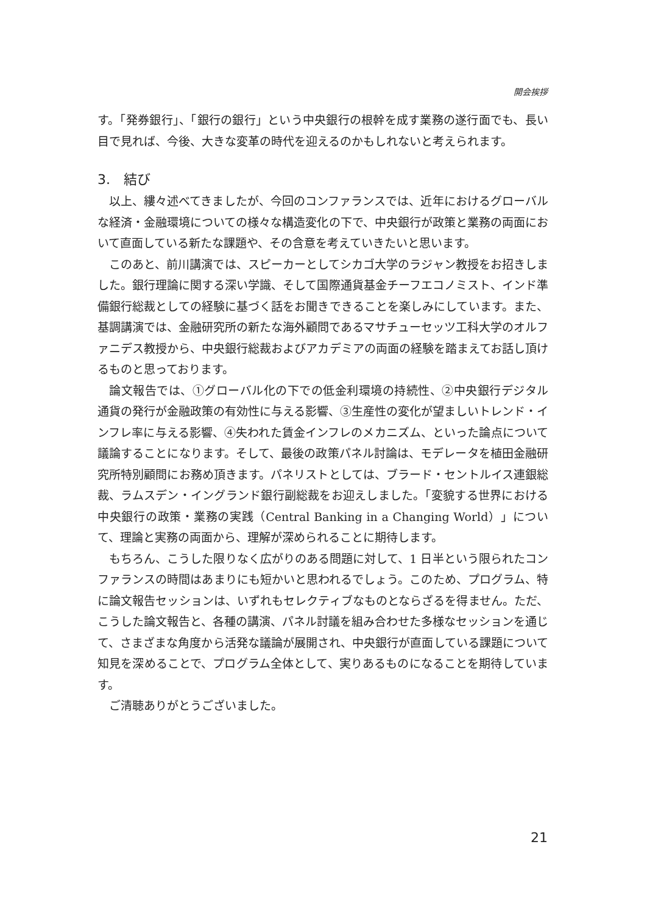開会挨拶
す。「発券銀行」、「銀行の銀行」という中央銀行の根幹を成す業務の遂行面でも、長い目で見れば、今後、大きな変革の時代を迎えるのかもしれないと考えられます。
3.　結び
以上、縷々述べてきましたが、今回のコンファランスでは、近年におけるグローバルな経済・金融環境についての様々な構造変化の下で、中央銀行が政策と業務の両面において直面している新たな課題や、その含意を考えていきたいと思います。
このあと、前川講演では、スピーカーとしてシカゴ大学のラジャン教授をお招きしました。銀行理論に関する深い学識、そして国際通貨基金チーフエコノミスト、インド準備銀行総裁としての経験に基づく話をお聞きできることを楽しみにしています。また、基調講演では、金融研究所の新たな海外顧問であるマサチューセッツ工科大学のオルファニデス教授から、中央銀行総裁およびアカデミアの両面の経験を踏まえてお話し頂けるものと思っております。
論文報告では、①グローバル化の下での低金利環境の持続性、②中央銀行デジタル通貨の発行が金融政策の有効性に与える影響、③生産性の変化が望ましいトレンド・インフレ率に与える影響、④失われた賃金インフレのメカニズム、といった論点について議論することになります。そして、最後の政策パネル討論は、モデレータを植田金融研究所特別顧問にお務め頂きます。パネリストとしては、ブラード・セントルイス連銀総裁、ラムスデン・イングランド銀行副総裁をお迎えしました。「変貌する世界における中央銀行の政策・業務の実践（Central Banking in a Changing World）」について、理論と実務の両面から、理解が深められることに期待します。
もちろん、こうした限りなく広がりのある問題に対して、1 日半という限られたコンファランスの時間はあまりにも短かいと思われるでしょう。このため、プログラム、特に論文報告セッションは、いずれもセレクティブなものとならざるを得ません。ただ、こうした論文報告と、各種の講演、パネル討議を組み合わせた多様なセッションを通じて、さまざまな角度から活発な議論が展開され、中央銀行が直面している課題について知見を深めることで、プログラム全体として、実りあるものになることを期待しています。
ご清聴ありがとうございました。
21